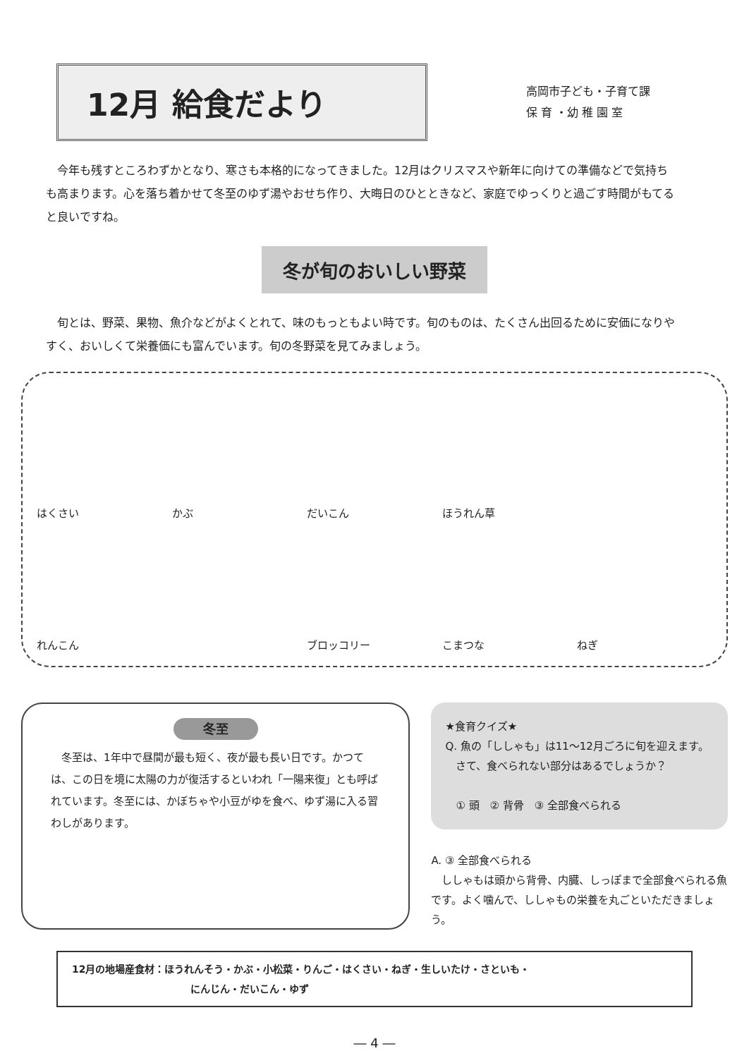12月 給食だより
高岡市子ども・子育て課
保 育 ・幼 稚 園 室
　今年も残すところわずかとなり、寒さも本格的になってきました。12月はクリスマスや新年に向けての準備などで気持ちも高まります。心を落ち着かせて冬至のゆず湯やおせち作り、大晦日のひとときなど、家庭でゆっくりと過ごす時間がもてると良いですね。
冬が旬のおいしい野菜
　旬とは、野菜、果物、魚介などがよくとれて、味のもっともよい時です。旬のものは、たくさん出回るために安価になりやすく、おいしくて栄養価にも富んでいます。旬の冬野菜を見てみましょう。
はくさい
かぶ
だいこん
ほうれん草
れんこん
ブロッコリー
こまつな
ねぎ
冬至
　冬至は、1年中で昼間が最も短く、夜が最も長い日です。かつては、この日を境に太陽の力が復活するといわれ「一陽来復」とも呼ばれています。冬至には、かぼちゃや小豆がゆを食べ、ゆず湯に入る習わしがあります。
★食育クイズ★
Q. 魚の「ししゃも」は11～12月ごろに旬を迎えます。
　さて、食べられない部分はあるでしょうか？
　① 頭　② 背骨　③ 全部食べられる
A. ③ 全部食べられる
　ししゃもは頭から背骨、内臓、しっぽまで全部食べられる魚です。よく噛んで、ししゃもの栄養を丸ごといただきましょう。
12月の地場産食材：ほうれんそう・かぶ・小松菜・りんご・はくさい・ねぎ・生しいたけ・さといも・
　　　　　　　　　　　　にんじん・だいこん・ゆず
― 4 ―